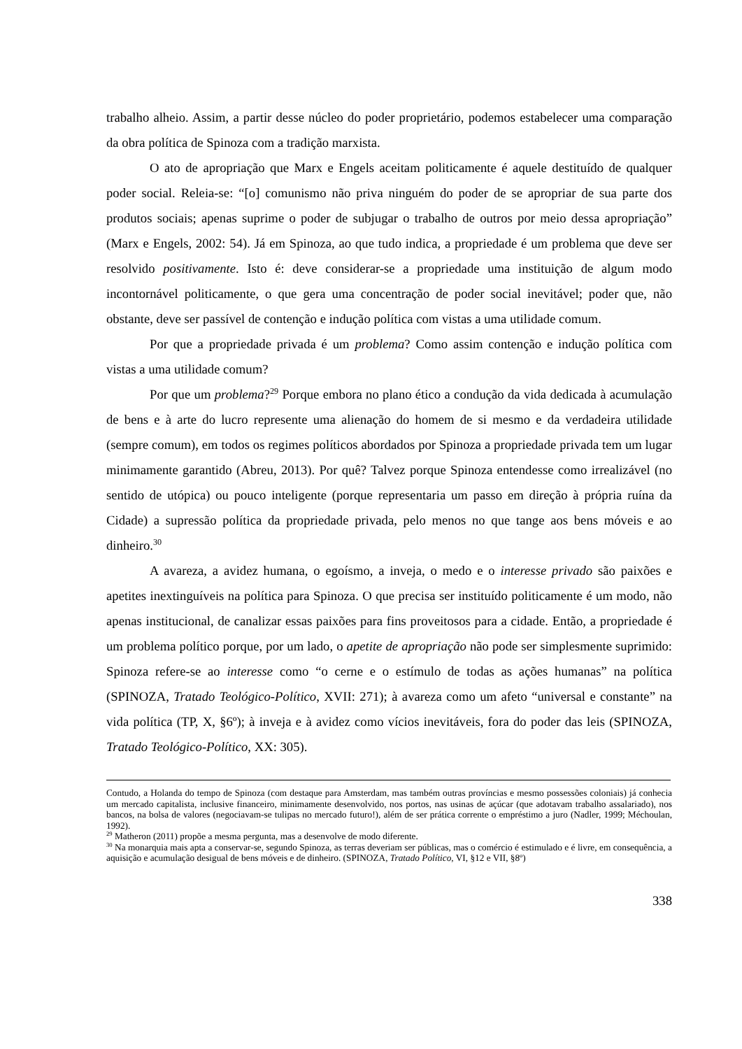trabalho alheio. Assim, a partir desse núcleo do poder proprietário, podemos estabelecer uma comparação da obra política de Spinoza com a tradição marxista.
O ato de apropriação que Marx e Engels aceitam politicamente é aquele destituído de qualquer poder social. Releia-se: “[o] comunismo não priva ninguém do poder de se apropriar de sua parte dos produtos sociais; apenas suprime o poder de subjugar o trabalho de outros por meio dessa apropriação” (Marx e Engels, 2002: 54). Já em Spinoza, ao que tudo indica, a propriedade é um problema que deve ser resolvido positivamente. Isto é: deve considerar-se a propriedade uma instituição de algum modo incontornável politicamente, o que gera uma concentração de poder social inevitável; poder que, não obstante, deve ser passível de contenção e indução política com vistas a uma utilidade comum.
Por que a propriedade privada é um problema? Como assim contenção e indução política com vistas a uma utilidade comum?
Por que um problema?<sup>29</sup> Porque embora no plano ético a condução da vida dedicada à acumulação de bens e à arte do lucro represente uma alienação do homem de si mesmo e da verdadeira utilidade (sempre comum), em todos os regimes políticos abordados por Spinoza a propriedade privada tem um lugar minimamente garantido (Abreu, 2013). Por quê? Talvez porque Spinoza entendesse como irrealizável (no sentido de utópica) ou pouco inteligente (porque representaria um passo em direção à própria ruína da Cidade) a supressão política da propriedade privada, pelo menos no que tange aos bens móveis e ao dinheiro.<sup>30</sup>
A avareza, a avidez humana, o egoísmo, a inveja, o medo e o interesse privado são paixões e apetites inextinguíveis na política para Spinoza. O que precisa ser instituído politicamente é um modo, não apenas institucional, de canalizar essas paixões para fins proveitosos para a cidade. Então, a propriedade é um problema político porque, por um lado, o apetite de apropriação não pode ser simplesmente suprimido: Spinoza refere-se ao interesse como “o cerne e o estímulo de todas as ações humanas” na política (SPINOZA, Tratado Teológico-Político, XVII: 271); à avareza como um afeto “universal e constante” na vida política (TP, X, §6º); à inveja e à avidez como vícios inevitáveis, fora do poder das leis (SPINOZA, Tratado Teológico-Político, XX: 305).
Contudo, a Holanda do tempo de Spinoza (com destaque para Amsterdam, mas também outras províncias e mesmo possessões coloniais) já conhecia um mercado capitalista, inclusive financeiro, minimamente desenvolvido, nos portos, nas usinas de açúcar (que adotavam trabalho assalariado), nos bancos, na bolsa de valores (negociavam-se tulipas no mercado futuro!), além de ser prática corrente o empréstimo a juro (Nadler, 1999; Méchoulan, 1992).
<sup>29</sup> Matheron (2011) propõe a mesma pergunta, mas a desenvolve de modo diferente.
<sup>30</sup> Na monarquia mais apta a conservar-se, segundo Spinoza, as terras deveriam ser públicas, mas o comércio é estimulado e é livre, em consequência, a aquisição e acumulação desigual de bens móveis e de dinheiro. (SPINOZA, Tratado Político, VI, §12 e VII, §8º)
338